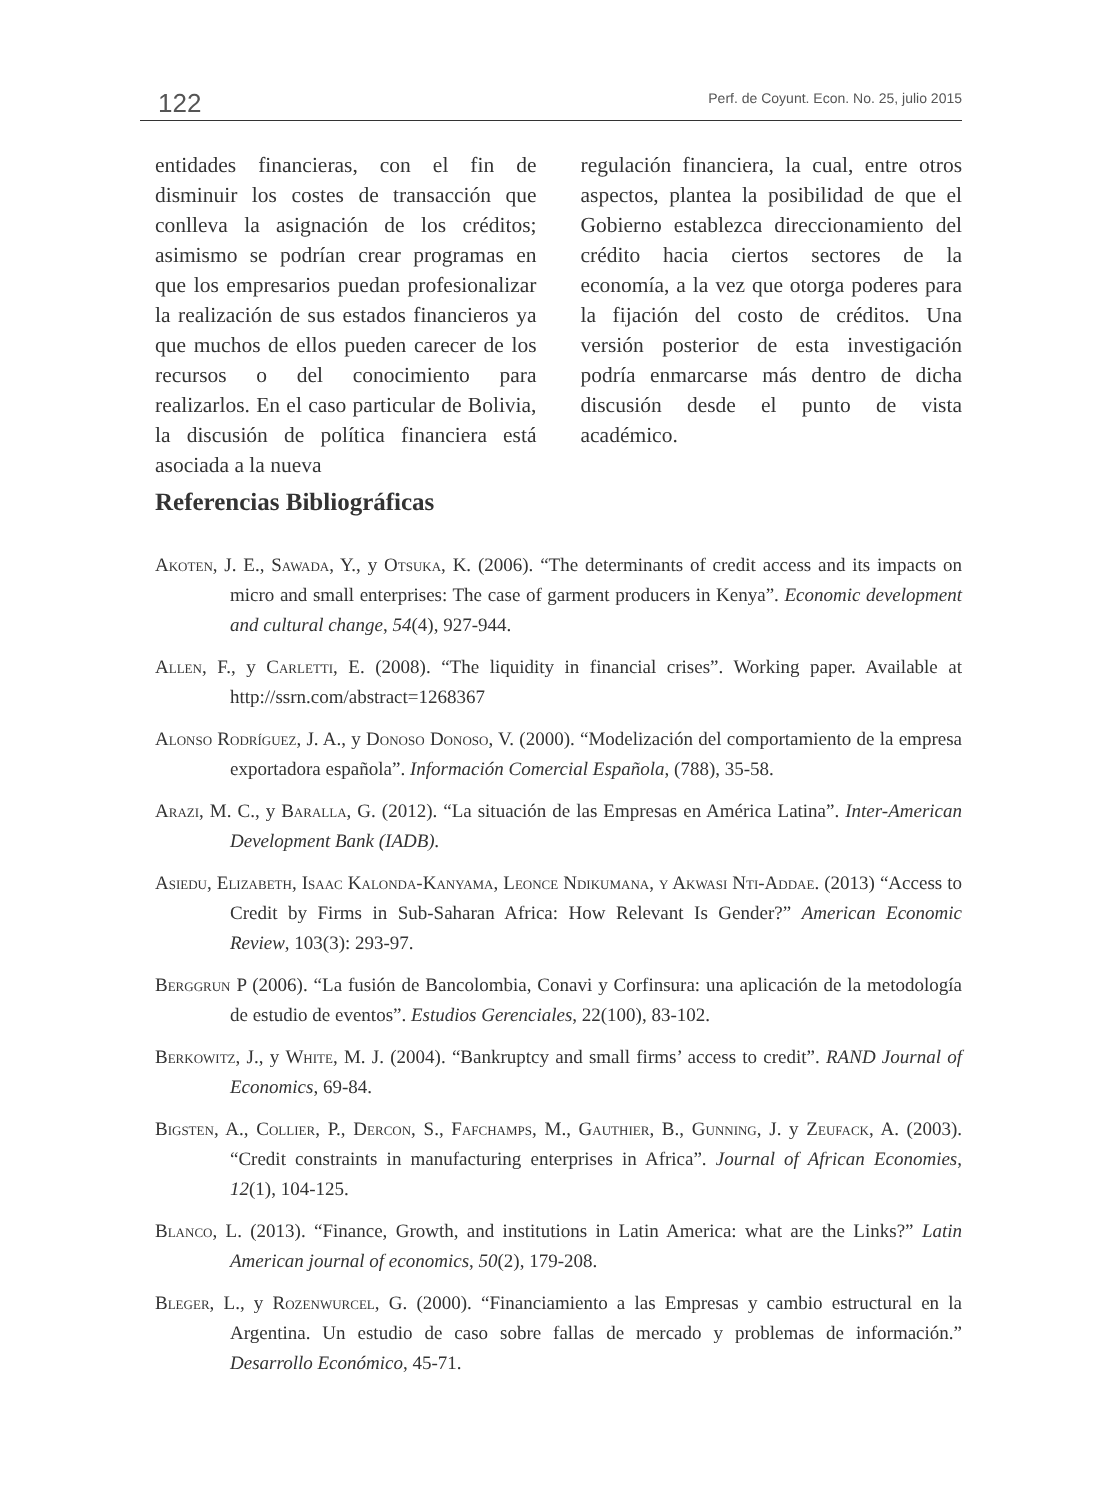122 Perf. de Coyunt. Econ. No. 25, julio 2015
entidades financieras, con el fin de disminuir los costes de transacción que conlleva la asignación de los créditos; asimismo se podrían crear programas en que los empresarios puedan profesionalizar la realización de sus estados financieros ya que muchos de ellos pueden carecer de los recursos o del conocimiento para realizarlos. En el caso particular de Bolivia, la discusión de política financiera está asociada a la nueva
regulación financiera, la cual, entre otros aspectos, plantea la posibilidad de que el Gobierno establezca direccionamiento del crédito hacia ciertos sectores de la economía, a la vez que otorga poderes para la fijación del costo de créditos. Una versión posterior de esta investigación podría enmarcarse más dentro de dicha discusión desde el punto de vista académico.
Referencias Bibliográficas
Akoten, J. E., Sawada, Y., y Otsuka, K. (2006). “The determinants of credit access and its impacts on micro and small enterprises: The case of garment producers in Kenya”. Economic development and cultural change, 54(4), 927-944.
Allen, F., y Carletti, E. (2008). “The liquidity in financial crises”. Working paper. Available at http://ssrn.com/abstract=1268367
Alonso Rodríguez, J. A., y Donoso Donoso, V. (2000). “Modelización del comportamiento de la empresa exportadora española”. Información Comercial Española, (788), 35-58.
Arazi, M. C., y Baralla, G. (2012). “La situación de las Empresas en América Latina”. Inter-American Development Bank (IADB).
Asiedu, Elizabeth, Isaac Kalonda-Kanyama, Leonce Ndikumana, y Akwasi Nti-Addae. (2013) “Access to Credit by Firms in Sub-Saharan Africa: How Relevant Is Gender?” American Economic Review, 103(3): 293-97.
Berggrun P (2006). “La fusión de Bancolombia, Conavi y Corfinsura: una aplicación de la metodología de estudio de eventos”. Estudios Gerenciales, 22(100), 83-102.
Berkowitz, J., y White, M. J. (2004). “Bankruptcy and small firms’ access to credit”. RAND Journal of Economics, 69-84.
Bigsten, A., Collier, P., Dercon, S., Fafchamps, M., Gauthier, B., Gunning, J. y Zeufack, A. (2003). “Credit constraints in manufacturing enterprises in Africa”. Journal of African Economies, 12(1), 104-125.
Blanco, L. (2013). “Finance, Growth, and institutions in Latin America: what are the Links?” Latin American journal of economics, 50(2), 179-208.
Bleger, L., y Rozenwurcel, G. (2000). “Financiamiento a las Empresas y cambio estructural en la Argentina. Un estudio de caso sobre fallas de mercado y problemas de información.” Desarrollo Económico, 45-71.